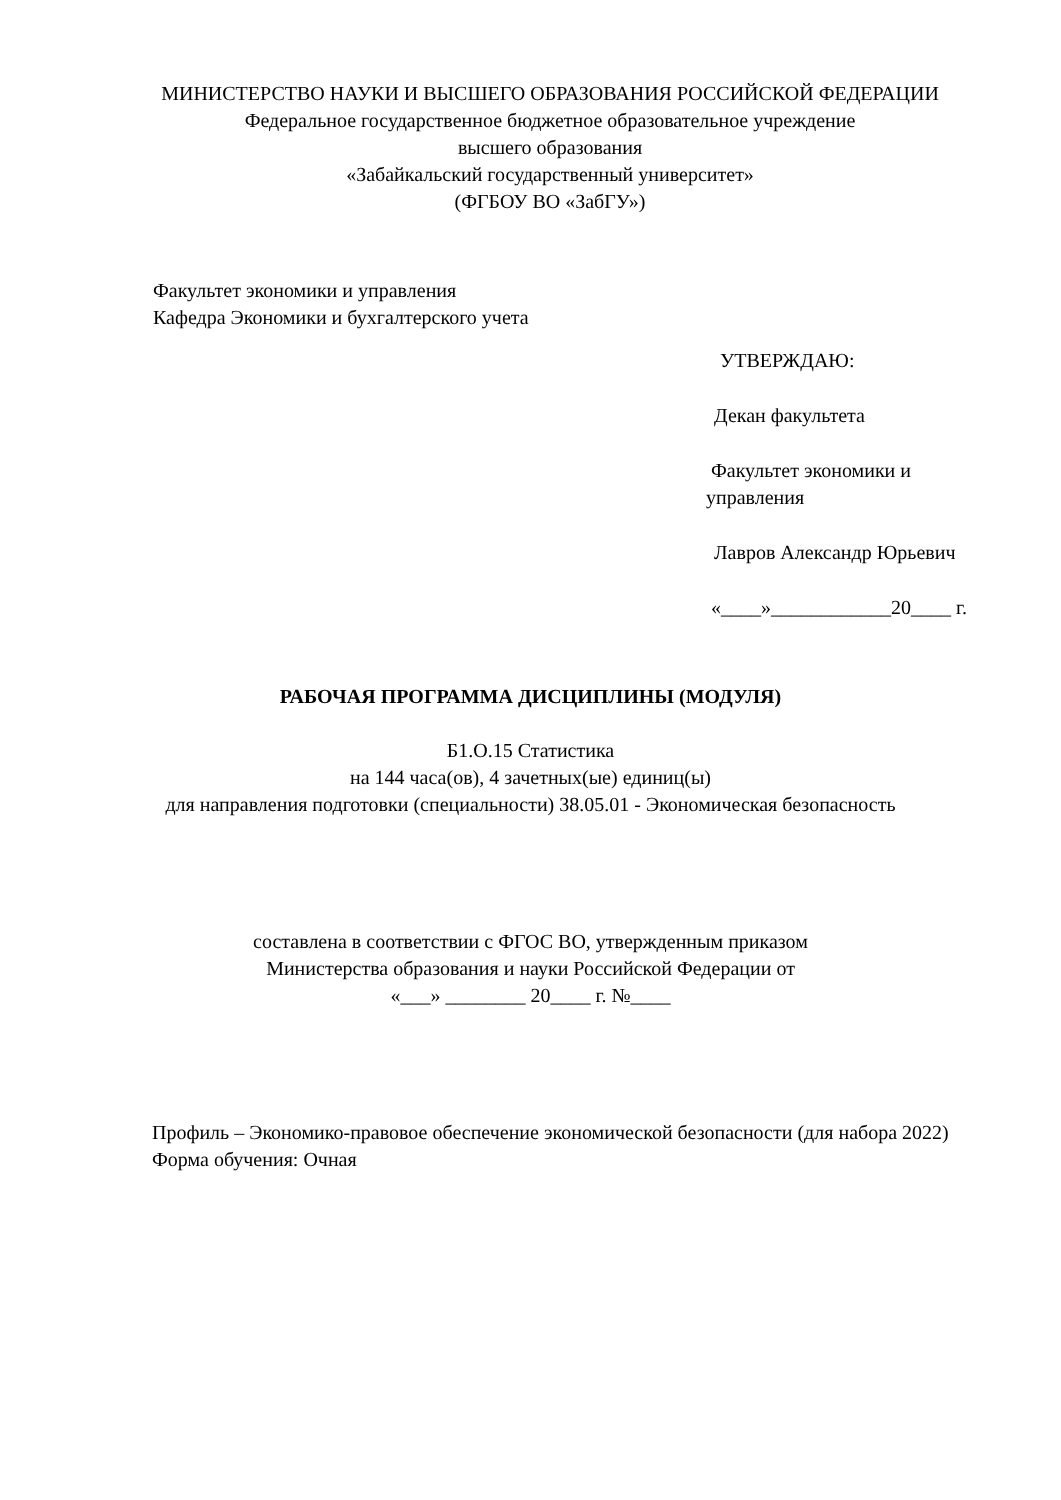МИНИСТЕРСТВО НАУКИ И ВЫСШЕГО ОБРАЗОВАНИЯ РОССИЙСКОЙ ФЕДЕРАЦИИ
Федеральное государственное бюджетное образовательное учреждение
высшего образования
«Забайкальский государственный университет»
(ФГБОУ ВО «ЗабГУ»)
Факультет экономики и управления
Кафедра Экономики и бухгалтерского учета
УТВЕРЖДАЮ:
Декан факультета
Факультет экономики и управления
Лавров Александр Юрьевич
«____»____________20____ г.
РАБОЧАЯ ПРОГРАММА ДИСЦИПЛИНЫ (МОДУЛЯ)
Б1.О.15 Статистика
на 144 часа(ов), 4 зачетных(ые) единиц(ы)
для направления подготовки (специальности) 38.05.01 - Экономическая безопасность
составлена в соответствии с ФГОС ВО, утвержденным приказом
Министерства образования и науки Российской Федерации от
«___» ________ 20____ г. №____
Профиль – Экономико-правовое обеспечение экономической безопасности (для набора 2022)
Форма обучения: Очная